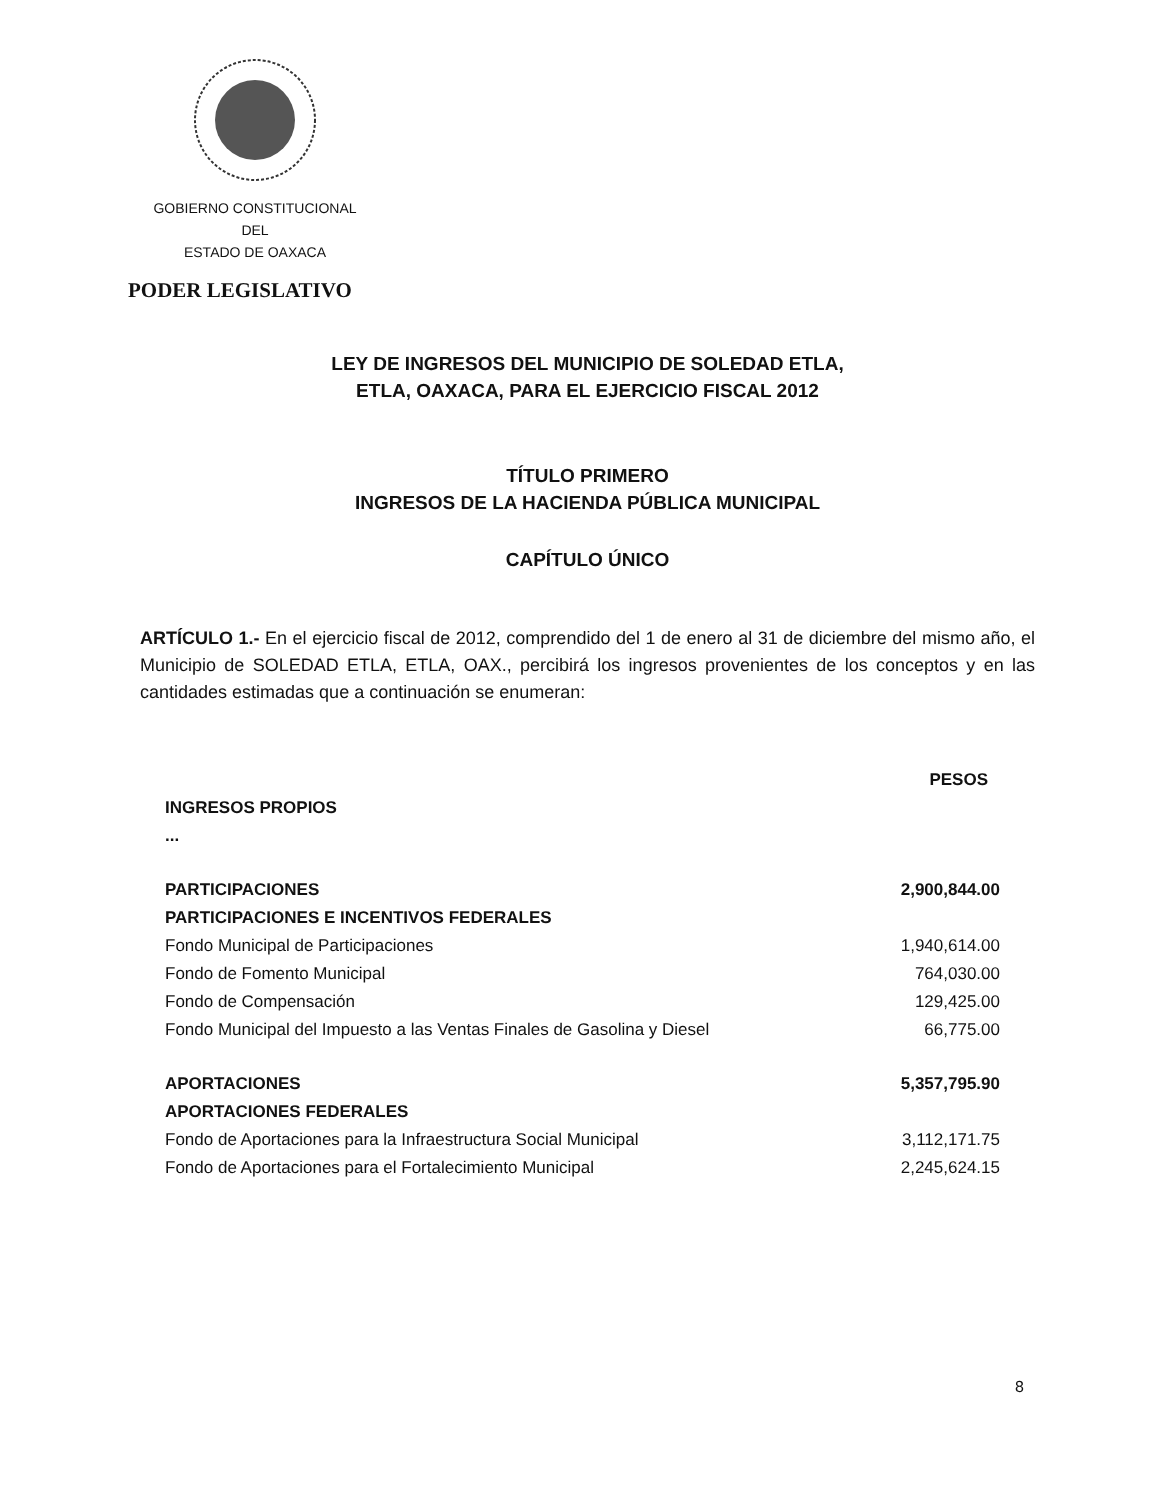GOBIERNO CONSTITUCIONAL
DEL
ESTADO DE OAXACA
PODER LEGISLATIVO
LEY DE INGRESOS DEL MUNICIPIO DE SOLEDAD ETLA,
ETLA, OAXACA, PARA EL EJERCICIO FISCAL 2012
TÍTULO PRIMERO
INGRESOS DE LA HACIENDA PÚBLICA MUNICIPAL
CAPÍTULO ÚNICO
ARTÍCULO 1.- En el ejercicio fiscal de 2012, comprendido del 1 de enero al 31 de diciembre del mismo año, el Municipio de SOLEDAD ETLA, ETLA, OAX., percibirá los ingresos provenientes de los conceptos y en las cantidades estimadas que a continuación se enumeran:
| | PESOS |
| --- | --- |
| INGRESOS PROPIOS | |
| ... | |
| PARTICIPACIONES | 2,900,844.00 |
| PARTICIPACIONES E INCENTIVOS FEDERALES | |
| Fondo Municipal de Participaciones | 1,940,614.00 |
| Fondo de Fomento Municipal | 764,030.00 |
| Fondo de Compensación | 129,425.00 |
| Fondo Municipal del Impuesto a las Ventas Finales de Gasolina y Diesel | 66,775.00 |
| APORTACIONES | 5,357,795.90 |
| APORTACIONES FEDERALES | |
| Fondo de Aportaciones para la Infraestructura Social Municipal | 3,112,171.75 |
| Fondo de Aportaciones para el Fortalecimiento Municipal | 2,245,624.15 |
8